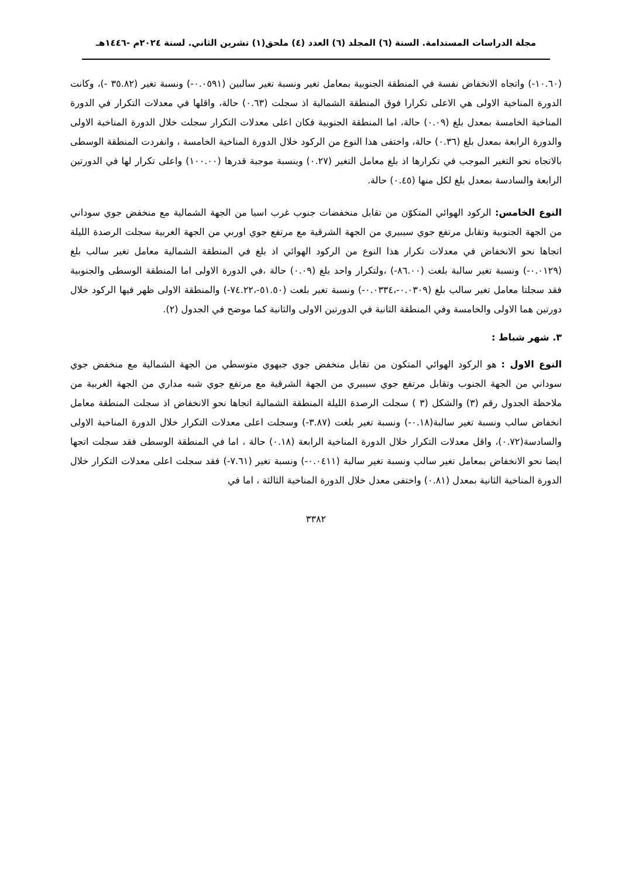مجلة الدراسات المستدامة. السنة (٦) المجلد (٦) العدد (٤) ملحق(١) تشرين الثاني. لسنة ٢٠٢٤م -١٤٤٦هـ
(١٠.٦٠-) واتجاه الانخفاض نفسة في المنطقة الجنوبية بمعامل تغير ونسبة تغير سالبين (٠.٠٥٩١-) ونسبة تغير (٣٥.٨٢ -)، وكانت الدورة المناخية الاولى هي الاعلى تكرارا فوق المنطقة الشمالية اذ سجلت (٠.٦٣) حالة، واقلها في معدلات التكرار في الدورة المناخية الخامسة بمعدل بلغ (٠.٠٩) حالة، اما المنطقة الجنوبية فكان اعلى معدلات التكرار سجلت خلال الدورة المناخية الاولى والدورة الرابعة بمعدل بلغ (٠.٣٦) حالة، واختفى هذا النوع من الركود خلال الدورة المناخية الخامسة ، وانفردت المنطقة الوسطى بالاتجاه نحو التغير الموجب في تكرارها اذ بلغ معامل التغير (٠.٢٧) وبنسبة موجبة قدرها (١٠٠.٠٠) واعلى تكرار لها في الدورتين الرابعة والسادسة بمعدل بلغ لكل منها (٠.٤٥) حالة.
النوع الخامس: الركود الهوائي المتكوّن من تقابل منخفضات جنوب غرب اسيا من الجهة الشمالية مع منخفض جوي سوداني من الجهة الجنوبية وتقابل مرتفع جوي سيبيري من الجهة الشرقية مع مرتفع جوي اوربي من الجهة الغربية سجلت الرصدة الليلة اتجاها نحو الانخفاض في معدلات تكرار هذا النوع من الركود الهوائي اذ بلغ في المنطقة الشمالية معامل تغير سالب بلغ (٠.٠١٢٩-) ونسبة تغير سالبة بلغت (٨٦.٠٠-) ،ولتكرار واحد بلغ (٠.٠٩) حالة ،في الدورة الاولى اما المنطقة الوسطى والجنوبية فقد سجلتا معامل تغير سالب بلغ (٠.٠٣٠٩-،٠.٠٣٣٤-) ونسبة تغير بلغت (٥١.٥٠-،٧٤.٢٢-) والمنطقة الاولى ظهر فيها الركود خلال دورتين هما الاولى والخامسة وفي المنطقة الثانية في الدورتين الاولى والثانية كما موضح في الجدول (٢).
٣. شهر شباط :
النوع الاول : هو الركود الهوائي المتكون من تقابل منخفض جوي جبهوي متوسطي من الجهة الشمالية مع منخفض جوي سوداني من الجهة الجنوب وتقابل مرتفع جوي سيبيري من الجهة الشرقية مع مرتفع جوي شبه مداري من الجهة الغربية من ملاحظة الجدول رقم (٣) والشكل (٣ ) سجلت الرصدة الليلة المنطقة الشمالية اتجاها نحو الانخفاض اذ سجلت المنطقة معامل انخفاض سالب ونسبة تغير سالبة(٠.١٨-) ونسبة تغير بلغت (٣.٨٧-) وسجلت اعلى معدلات التكرار خلال الدورة المناخية الاولى والسادسة(٠.٧٢)، واقل معدلات التكرار خلال الدورة المناخية الرابعة (٠.١٨) حالة ، اما في المنطقة الوسطى فقد سجلت اتجها ايضا نحو الانخفاض بمعامل تغير سالب ونسبة تغير سالبة (٠.٠٤١١-) ونسبة تغير (٧.٦١-) فقد سجلت اعلى معدلات التكرار خلال الدورة المناخية الثانية بمعدل (٠.٨١) واختفى معدل خلال الدورة المناخية الثالثة ، اما في
٣٣٨٢